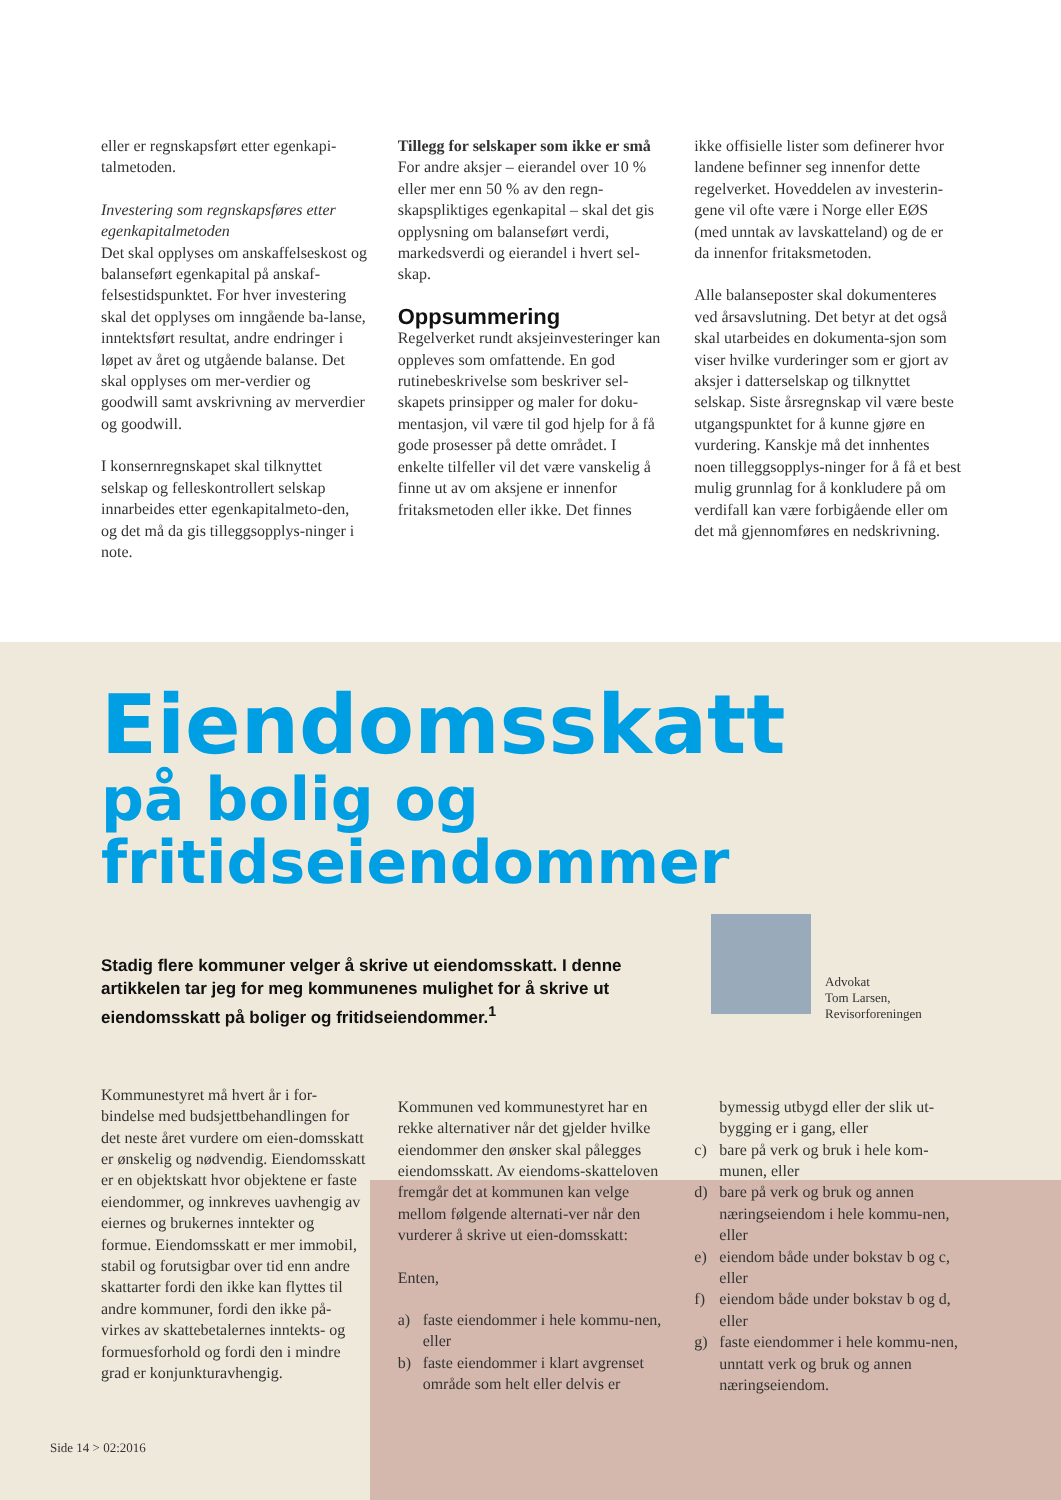eller er regnskapsført etter egenkapi-talmetoden.
Investering som regnskapsføres etter egenkapitalmetoden
Det skal opplyses om anskaffelseskost og balanseført egenkapital på anskaf-felsestidspunktet. For hver investering skal det opplyses om inngående ba-lanse, inntektsført resultat, andre endringer i løpet av året og utgående balanse. Det skal opplyses om mer-verdier og goodwill samt avskrivning av merverdier og goodwill.
I konsernregnskapet skal tilknyttet selskap og felleskontrollert selskap innarbeides etter egenkapitalmeto-den, og det må da gis tilleggsopplys-ninger i note.
Tillegg for selskaper som ikke er små
For andre aksjer – eierandel over 10 % eller mer enn 50 % av den regn-skapspliktiges egenkapital – skal det gis opplysning om balanseført verdi, markedsverdi og eierandel i hvert sel-skap.
Oppsummering
Regelverket rundt aksjeinvesteringer kan oppleves som omfattende. En god rutinebeskrivelse som beskriver sel-skapets prinsipper og maler for doku-mentasjon, vil være til god hjelp for å få gode prosesser på dette området. I enkelte tilfeller vil det være vanskelig å finne ut av om aksjene er innenfor fritaksmetoden eller ikke. Det finnes
ikke offisielle lister som definerer hvor landene befinner seg innenfor dette regelverket. Hoveddelen av investerin-gene vil ofte være i Norge eller EØS (med unntak av lavskatteland) og de er da innenfor fritaksmetoden.
Alle balanseposter skal dokumenteres ved årsavslutning. Det betyr at det også skal utarbeides en dokumenta-sjon som viser hvilke vurderinger som er gjort av aksjer i datterselskap og tilknyttet selskap. Siste årsregnskap vil være beste utgangspunktet for å kunne gjøre en vurdering. Kanskje må det innhentes noen tilleggsopplys-ninger for å få et best mulig grunnlag for å konkludere på om verdifall kan være forbigående eller om det må gjennomføres en nedskrivning.
Eiendomsskatt
på bolig og fritidseiendommer
Stadig flere kommuner velger å skrive ut eiendomsskatt. I denne artikkelen tar jeg for meg kommunenes mulighet for å skrive ut eiendomsskatt på boliger og fritidseiendommer.<sup>1</sup>
Advokat
Tom Larsen,
Revisorforeningen
Kommunestyret må hvert år i for-bindelse med budsjettbehandlingen for det neste året vurdere om eien-domsskatt er ønskelig og nødvendig. Eiendomsskatt er en objektskatt hvor objektene er faste eiendommer, og innkreves uavhengig av eiernes og brukernes inntekter og formue. Eiendomsskatt er mer immobil, stabil og forutsigbar over tid enn andre skattarter fordi den ikke kan flyttes til andre kommuner, fordi den ikke på-virkes av skattebetalernes inntekts- og formuesforhold og fordi den i mindre grad er konjunkturavhengig.
Kommunen ved kommunestyret har en rekke alternativer når det gjelder hvilke eiendommer den ønsker skal pålegges eiendomsskatt. Av eiendoms-skatteloven fremgår det at kommunen kan velge mellom følgende alternati-ver når den vurderer å skrive ut eien-domsskatt:
Enten,
a) faste eiendommer i hele kommu-nen, eller
b) faste eiendommer i klart avgrenset område som helt eller delvis er
bymessig utbygd eller der slik ut-bygging er i gang, eller
c) bare på verk og bruk i hele kom-munen, eller
d) bare på verk og bruk og annen næringseiendom i hele kommu-nen, eller
e) eiendom både under bokstav b og c, eller
f) eiendom både under bokstav b og d, eller
g) faste eiendommer i hele kommu-nen, unntatt verk og bruk og annen næringseiendom.
Side 14 > 02:2016